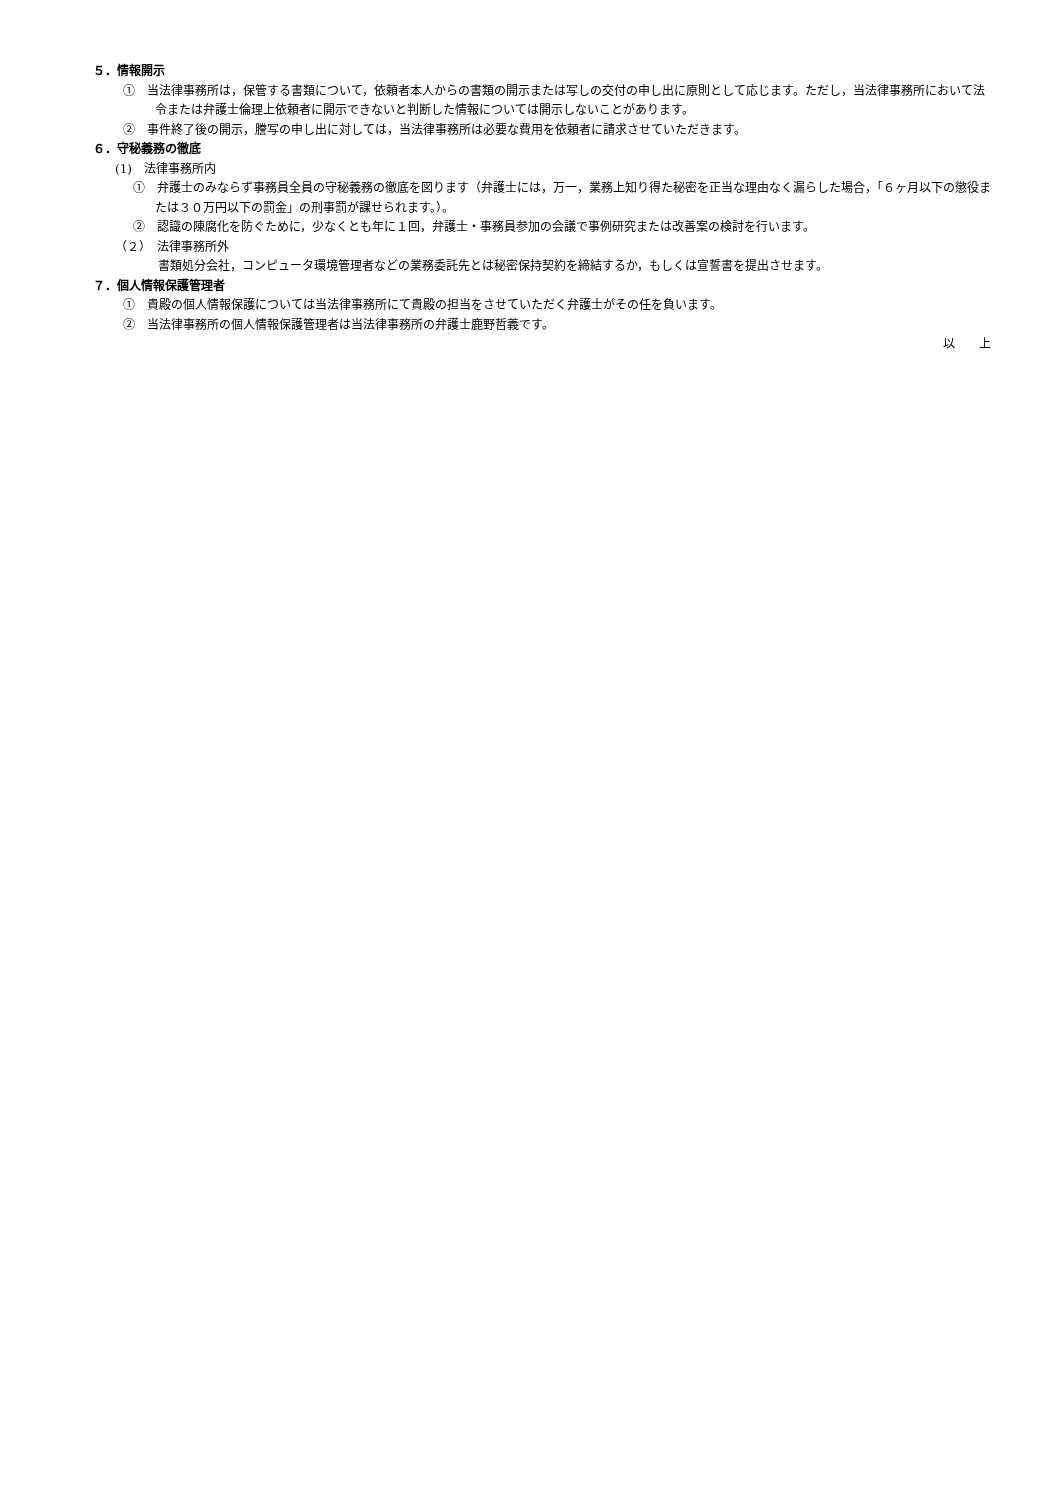５．情報開示
①　当法律事務所は，保管する書類について，依頼者本人からの書類の開示または写しの交付の申し出に原則として応じます。ただし，当法律事務所において法令または弁護士倫理上依頼者に開示できないと判断した情報については開示しないことがあります。
②　事件終了後の開示，謄写の申し出に対しては，当法律事務所は必要な費用を依頼者に請求させていただきます。
６．守秘義務の徹底
(1)　法律事務所内
①　弁護士のみならず事務員全員の守秘義務の徹底を図ります（弁護士には，万一，業務上知り得た秘密を正当な理由なく漏らした場合，「６ヶ月以下の懲役または３０万円以下の罰金」の刑事罰が課せられます。）。
②　認識の陳腐化を防ぐために，少なくとも年に１回，弁護士・事務員参加の会議で事例研究または改善案の検討を行います。
（２）　法律事務所外
書類処分会社，コンピュータ環境管理者などの業務委託先とは秘密保持契約を締結するか，もしくは宣誓書を提出させます。
７．個人情報保護管理者
①　貴殿の個人情報保護については当法律事務所にて貴殿の担当をさせていただく弁護士がその任を負います。
②　当法律事務所の個人情報保護管理者は当法律事務所の弁護士鹿野哲義です。
以　　上